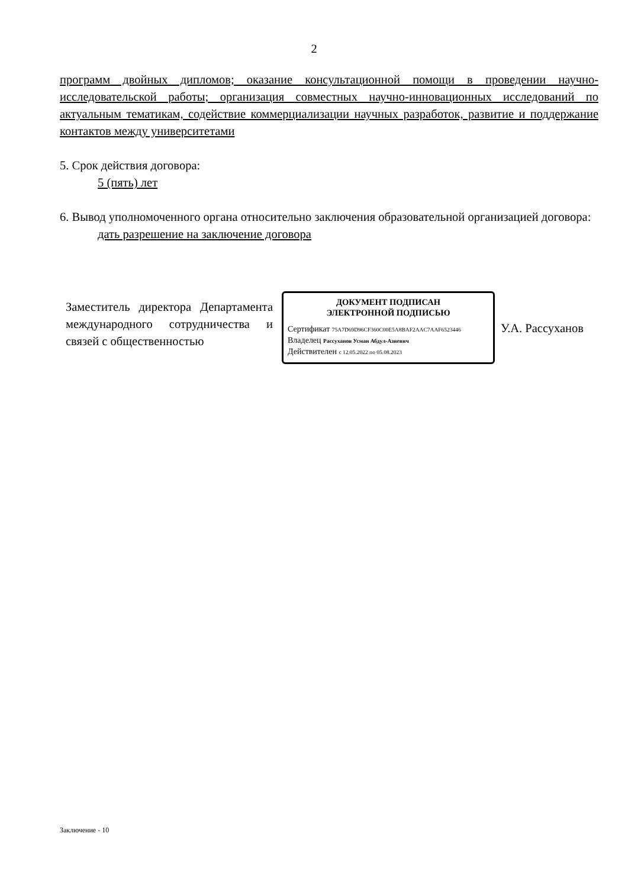2
программ двойных дипломов; оказание консультационной помощи в проведении научно-исследовательской работы; организация совместных научно-инновационных исследований по актуальным тематикам, содействие коммерциализации научных разработок, развитие и поддержание контактов между университетами
5. Срок действия договора:
5 (пять) лет
6. Вывод уполномоченного органа относительно заключения образовательной организацией договора:
дать разрешение на заключение договора
Заместитель директора Департамента международного сотрудничества и связей с общественностью
ДОКУМЕНТ ПОДПИСАН
ЭЛЕКТРОННОЙ ПОДПИСЬЮ
Сертификат 75A7D69D96CF360C00E5A8BAF2AAC7AAF6523446
Владелец Рассуханов Усман Абдул-Азиевич
Действителен с 12.05.2022 по 05.08.2023
У.А. Рассуханов
Заключение - 10